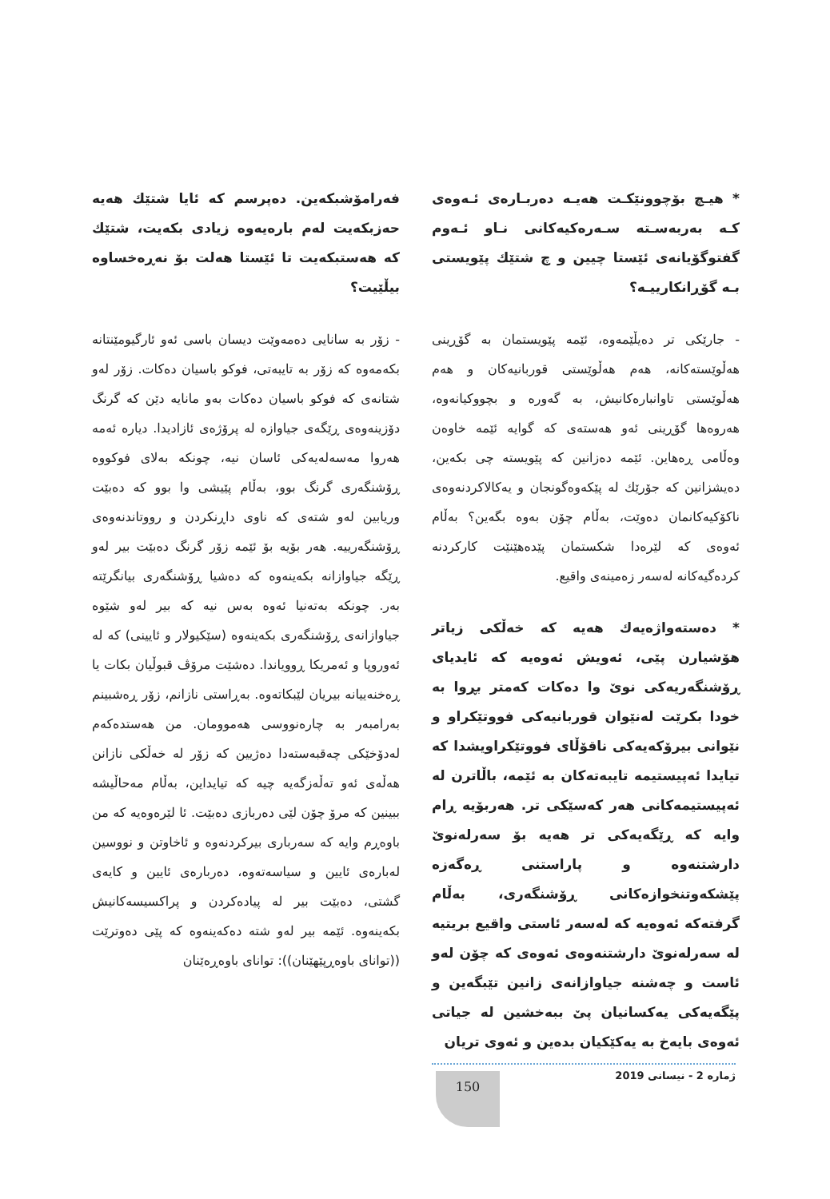* هیـچ بۆچوونێکـت هەیـە دەربـارەی ئـەوەی کـە بەربەسـتە سـەرەکیەکانی نـاو ئـەوم گفتوگۆیانەی ئێستا چیین و چ شتێك پێویستی بـە گۆڕانکارییـە؟
- جارێکی تر دەیڵێمەوە، ئێمە پێویستمان بە گۆڕینی هەڵوێستەکانە، هەم هەڵوێستی قوربانیەکان و هەم هەڵوێستی تاوانبارەکانیش، بە گەورە و بچووکیانەوە، هەروەها گۆڕینی ئەو هەستەی کە گوایە ئێمە خاوەن وەڵامی ڕەهاین. ئێمە دەزانین کە پێویستە چی بکەین، دەیشزانین کە جۆرێك لە پێکەوەگونجان و یەکالاکردنەوەی ناکۆکیەکانمان دەوێت، بەڵام چۆن بەوە بگەین؟ بەڵام ئەوەی کە لێرەدا شکستمان پێدەهێنێت کارکردنە کردەگیەکانە لەسەر زەمینەی واقیع.
* دەستەواژەیەك هەیە کە خەڵکی زیاتر هۆشیارن پێی، ئەویش ئەوەیە کە ئایدیای ڕۆشنگەریەکی نوێ وا دەکات کەمتر بڕوا بە خودا بکرێت لەنێوان قوربانیەکی فووتێکراو و نێوانی بیرۆکەیەکی ناقۆڵای فووتێکراویشدا کە تیایدا ئەپیستیمە تایبەتەکان بە ئێمە، باڵاترن لە ئەپیستیمەکانی هەر کەسێکی تر. هەربۆیە ڕام وایە کە ڕێگەیەکی تر هەیە بۆ سەرلەنوێ دارشتنەوە و پاراستنی ڕەگەزە پێشکەوتنخوازەکانی ڕۆشنگەری، بەڵام گرفتەکە ئەوەیە کە لەسەر ئاستی واقیع بریتیە لە سەرلەنوێ دارشتنەوەی ئەوەی کە چۆن لەو ئاست و چەشنە جیاوازانەی زانین تێبگەین و پێگەیەکی یەکسانیان پێ ببەخشین لە جیاتی ئەوەی بایەخ بە یەکێکیان بدەین و ئەوی تریان
فەرامۆشبکەین. دەپرسم کە ئایا شتێك هەیە حەزبکەیت لەم بارەیەوە زیادی بکەیت، شتێك کە هەستبکەیت تا ئێستا هەلت بۆ نەڕەخساوە بیڵێیت؟
- زۆر بە سانایی دەمەوێت دیسان باسی ئەو ئارگیومێنتانە بکەمەوە کە زۆر بە تایبەتی، فوکو باسیان دەکات. زۆر لەو شتانەی کە فوکو باسیان دەکات بەو مانایە دێن کە گرنگ دۆزینەوەی ڕێگەی جیاوازە لە پرۆژەی ئازادیدا. دیارە ئەمە هەروا مەسەلەیەکی ئاسان نیە، چونکە بەلای فوکووە ڕۆشنگەری گرنگ بوو، بەڵام پێیشی وا بوو کە دەبێت وریابین لەو شتەی کە ناوی داڕنکردن و رووتاندنەوەی ڕۆشنگەرییە. هەر بۆیە بۆ ئێمە زۆر گرنگ دەبێت بیر لەو ڕێگە جیاوازانە بکەینەوە کە دەشیا ڕۆشنگەری بیانگرێتە بەر. چونکە بەتەنیا ئەوە بەس نیە کە بیر لەو شێوە جیاوازانەی ڕۆشنگەری بکەینەوە (سێکیولار و ئایینی) کە لە ئەوروپا و ئەمریکا ڕوویاندا. دەشێت مرۆڤ قبوڵیان بکات یا ڕەخنەییانە بیریان لێبکاتەوە. بەڕاستی نازانم، زۆر ڕەشبینم بەرامبەر بە چارەنووسی هەموومان. من هەستدەکەم لەدۆخێکی چەقبەستەدا دەژیین کە زۆر لە خەڵکی نازانن هەڵەی ئەو تەڵەزگەیە چیە کە تیایداین، بەڵام مەحاڵیشە ببینین کە مرۆ چۆن لێی دەربازی دەبێت. ئا لێرەوەیە کە من باوەڕم وایە کە سەرباری بیرکردنەوە و ئاخاوتن و نووسین لەبارەی ئایین و سیاسەتەوە، دەربارەی ئایین و کایەی گشتی، دەبێت بیر لە پیادەکردن و پراکسیسەکانیش بکەینەوە. ئێمە بیر لەو شتە دەکەینەوە کە پێی دەوترێت ((توانای باوەڕپێهێنان)): توانای باوەڕەێنان
ژمارە 2 - نیسانی 2019
150